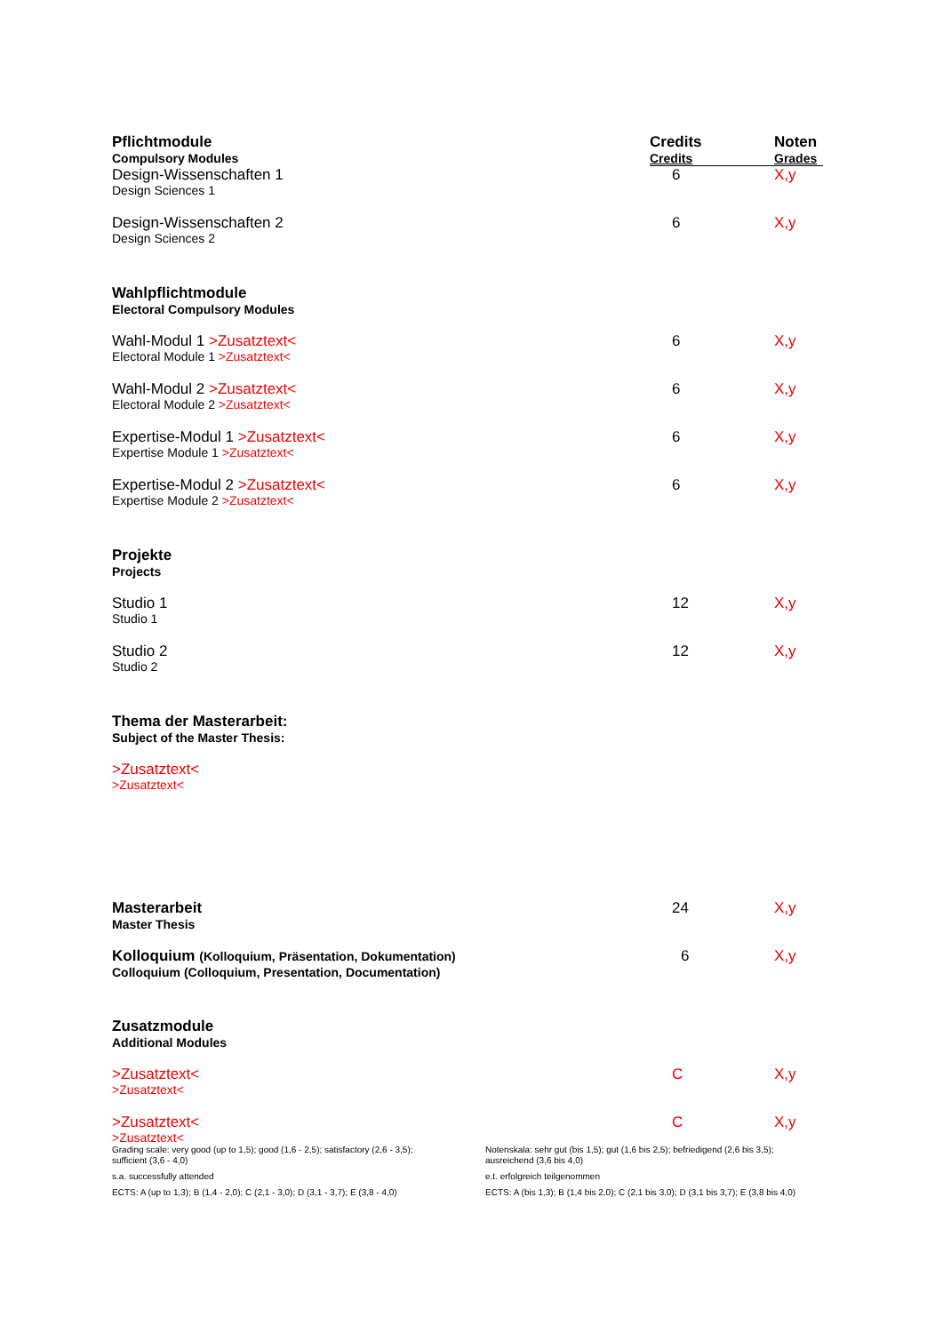| Pflichtmodule Compulsory Modules | Credits Credits | Noten Grades |
| --- | --- | --- |
| Design-Wissenschaften 1 Design Sciences 1 | 6 | X,y |
| Design-Wissenschaften 2 Design Sciences 2 | 6 | X,y |
| Wahlpflichtmodule Electoral Compulsory Modules | | |
| Wahl-Modul 1 >Zusatztext< Electoral Module 1 >Zusatztext< | 6 | X,y |
| Wahl-Modul 2 >Zusatztext< Electoral Module 2 >Zusatztext< | 6 | X,y |
| Expertise-Modul 1 >Zusatztext< Expertise Module 1 >Zusatztext< | 6 | X,y |
| Expertise-Modul 2 >Zusatztext< Expertise Module 2 >Zusatztext< | 6 | X,y |
| Projekte Projects | | |
| Studio 1 Studio 1 | 12 | X,y |
| Studio 2 Studio 2 | 12 | X,y |
| Thema der Masterarbeit: Subject of the Master Thesis: | | |
| >Zusatztext< >Zusatztext< | | |
| Masterarbeit Master Thesis | 24 | X,y |
| Kolloquium (Kolloquium, Präsentation, Dokumentation) Colloquium (Colloquium, Presentation, Documentation) | 6 | X,y |
| Zusatzmodule Additional Modules | | |
| >Zusatztext< >Zusatztext< | C | X,y |
| >Zusatztext< >Zusatztext< | C | X,y |
Grading scale: very good (up to 1,5); good (1,6 - 2,5); satisfactory (2,6 - 3,5); sufficient (3,6 - 4,0)
s.a. successfully attended
ECTS: A (up to 1,3); B (1,4 - 2,0); C (2,1 - 3,0); D (3,1 - 3,7); E (3,8 - 4,0)
Notenskala: sehr gut (bis 1,5); gut (1,6 bis 2,5); befriedigend (2,6 bis 3,5); ausreichend (3,6 bis 4,0)
e.t. erfolgreich teilgenommen
ECTS: A (bis 1,3); B (1,4 bis 2,0); C (2,1 bis 3,0); D (3,1 bis 3,7); E (3,8 bis 4,0)